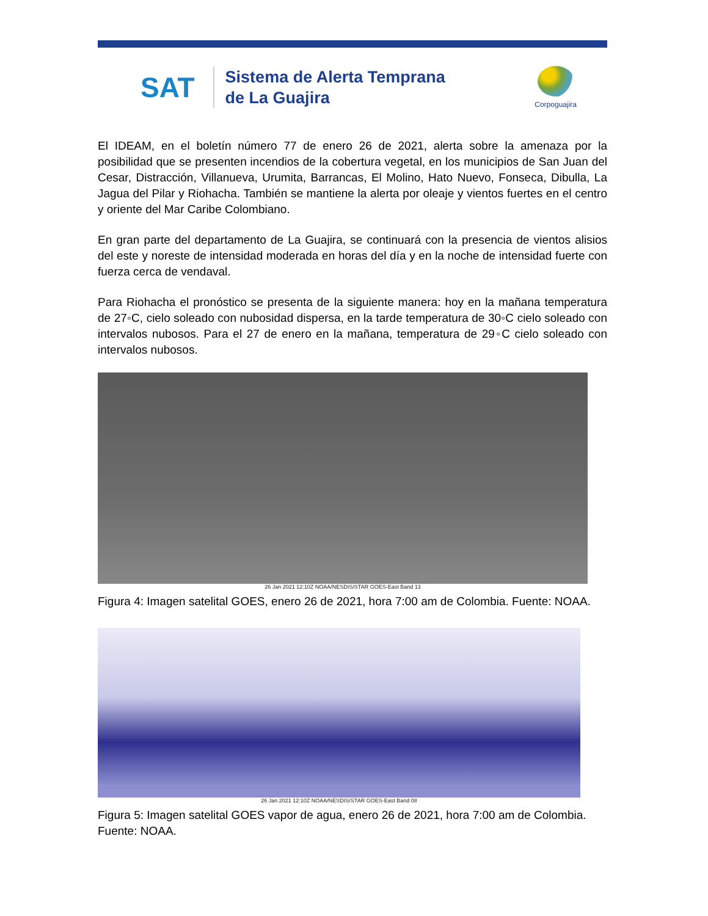SAT
Sistema de Alerta Temprana
de La Guajira
Corpoguajira
El IDEAM, en el boletín número 77 de enero 26 de 2021, alerta sobre la amenaza por la posibilidad que se presenten incendios de la cobertura vegetal, en los municipios de San Juan del Cesar, Distracción, Villanueva, Urumita, Barrancas, El Molino, Hato Nuevo, Fonseca, Dibulla, La Jagua del Pilar y Riohacha. También se mantiene la alerta por oleaje y vientos fuertes en el centro y oriente del Mar Caribe Colombiano.
En gran parte del departamento de La Guajira, se continuará con la presencia de vientos alisios del este y noreste de intensidad moderada en horas del día y en la noche de intensidad fuerte con fuerza cerca de vendaval.
Para Riohacha el pronóstico se presenta de la siguiente manera: hoy en la mañana temperatura de 27◦C, cielo soleado con nubosidad dispersa, en la tarde temperatura de 30◦C cielo soleado con intervalos nubosos. Para el 27 de enero en la mañana, temperatura de 29◦C cielo soleado con intervalos nubosos.
26 Jan 2021 12:10Z NOAA/NESDIS/STAR GOES-East Band 13
Figura 4: Imagen satelital GOES, enero 26 de 2021, hora 7:00 am de Colombia. Fuente: NOAA.
26 Jan 2021 12:10Z NOAA/NESDIS/STAR GOES-East Band 08
Figura 5: Imagen satelital GOES vapor de agua, enero 26 de 2021, hora 7:00 am de Colombia. Fuente: NOAA.